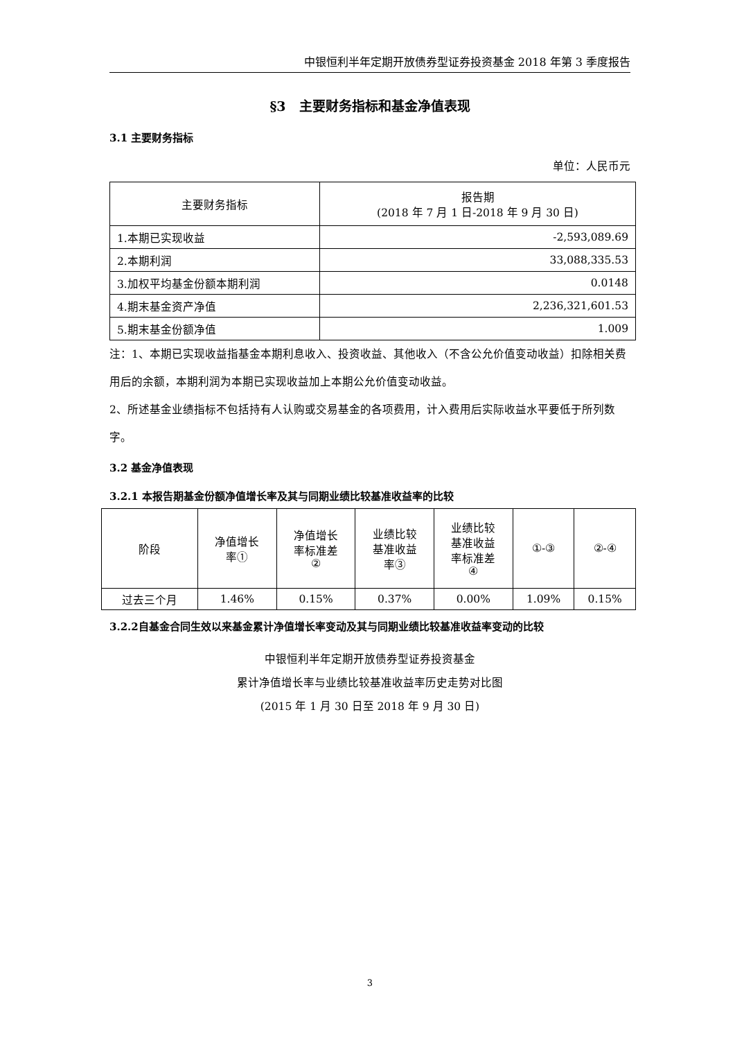中银恒利半年定期开放债券型证券投资基金 2018 年第 3 季度报告
§3　主要财务指标和基金净值表现
3.1 主要财务指标
单位：人民币元
| 主要财务指标 | 报告期 (2018 年 7 月 1 日-2018 年 9 月 30 日) |
| --- | --- |
| 1.本期已实现收益 | -2,593,089.69 |
| 2.本期利润 | 33,088,335.53 |
| 3.加权平均基金份额本期利润 | 0.0148 |
| 4.期末基金资产净值 | 2,236,321,601.53 |
| 5.期末基金份额净值 | 1.009 |
注：1、本期已实现收益指基金本期利息收入、投资收益、其他收入（不含公允价值变动收益）扣除相关费用后的余额，本期利润为本期已实现收益加上本期公允价值变动收益。
2、所述基金业绩指标不包括持有人认购或交易基金的各项费用，计入费用后实际收益水平要低于所列数字。
3.2 基金净值表现
3.2.1 本报告期基金份额净值增长率及其与同期业绩比较基准收益率的比较
| 阶段 | 净值增长 率① | 净值增长 率标准差 ② | 业绩比较 基准收益 率③ | 业绩比较 基准收益 率标准差 ④ | ①-③ | ②-④ |
| --- | --- | --- | --- | --- | --- | --- |
| 过去三个月 | 1.46% | 0.15% | 0.37% | 0.00% | 1.09% | 0.15% |
3.2.2自基金合同生效以来基金累计净值增长率变动及其与同期业绩比较基准收益率变动的比较
中银恒利半年定期开放债券型证券投资基金
累计净值增长率与业绩比较基准收益率历史走势对比图
(2015 年 1 月 30 日至 2018 年 9 月 30 日)
3